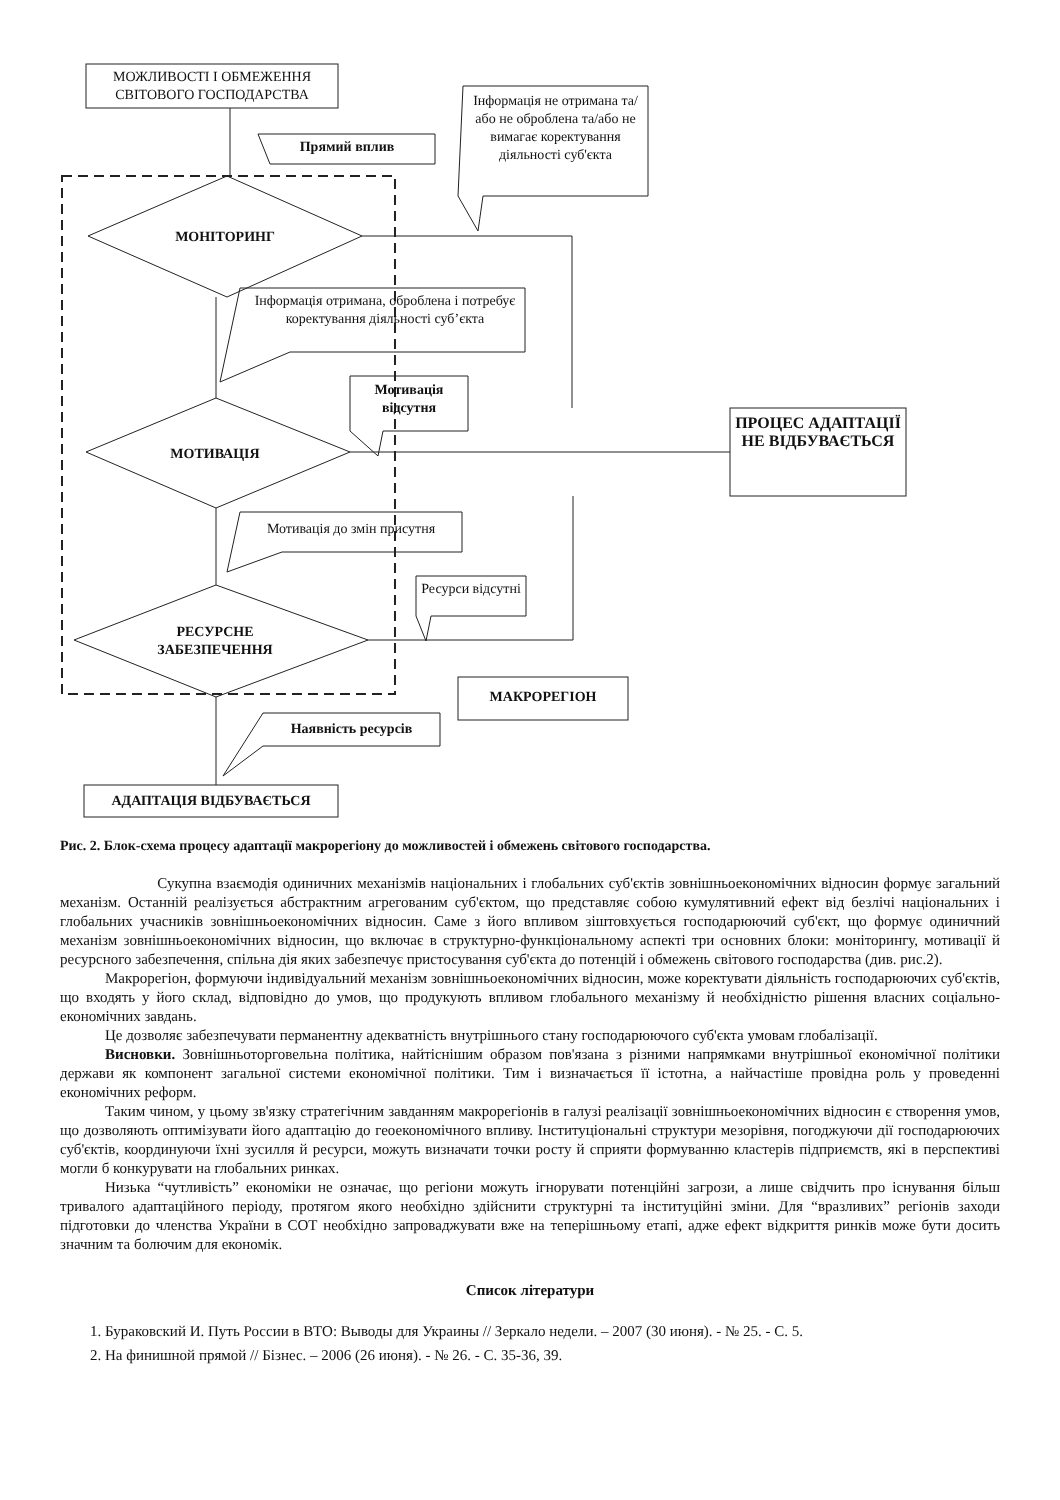МОЖЛИВОСТІ І ОБМЕЖЕННЯ СВІТОВОГО ГОСПОДАРСТВА
Прямий вплив
Інформація не отримана та/або не оброблена та/або не вимагає коректування діяльності суб'єкта
МОНІТОРИНГ
Інформація отримана, оброблена і потребує коректування діяльності суб’єкта
Мотивація відсутня
ПРОЦЕС АДАПТАЦІЇ НЕ ВІДБУВАЄТЬСЯ
МОТИВАЦІЯ
Мотивація до змін присутня
Ресурси відсутні
РЕСУРСНЕ ЗАБЕЗПЕЧЕННЯ
МАКРОРЕГІОН
Наявність ресурсів
АДАПТАЦІЯ ВІДБУВАЄТЬСЯ
Рис. 2. Блок-схема процесу адаптації макрорегіону до можливостей і обмежень світового господарства.
Сукупна взаємодія одиничних механізмів національних і глобальних суб'єктів зовнішньоекономічних відносин формує загальний механізм. Останній реалізується абстрактним агрегованим суб'єктом, що представляє собою кумулятивний ефект від безлічі національних і глобальних учасників зовнішньоекономічних відносин. Саме з його впливом зіштовхується господарюючий суб'єкт, що формує одиничний механізм зовнішньоекономічних відносин, що включає в структурно-функціональному аспекті три основних блоки: моніторингу, мотивації й ресурсного забезпечення, спільна дія яких забезпечує пристосування суб'єкта до потенцій і обмежень світового господарства (див. рис.2).
Макрорегіон, формуючи індивідуальний механізм зовнішньоекономічних відносин, може коректувати діяльність господарюючих суб'єктів, що входять у його склад, відповідно до умов, що продукують впливом глобального механізму й необхідністю рішення власних соціально-економічних завдань.
Це дозволяє забезпечувати перманентну адекватність внутрішнього стану господарюючого суб'єкта умовам глобалізації.
Висновки. Зовнішньоторговельна політика, найтіснішим образом пов'язана з різними напрямками внутрішньої економічної політики держави як компонент загальної системи економічної політики. Тим і визначається її істотна, а найчастіше провідна роль у проведенні економічних реформ.
Таким чином, у цьому зв'язку стратегічним завданням макрорегіонів в галузі реалізації зовнішньоекономічних відносин є створення умов, що дозволяють оптимізувати його адаптацію до геоекономічного впливу. Інституціональні структури мезорівня, погоджуючи дії господарюючих суб'єктів, координуючи їхні зусилля й ресурси, можуть визначати точки росту й сприяти формуванню кластерів підприємств, які в перспективі могли б конкурувати на глобальних ринках.
Низька “чутливість” економіки не означає, що регіони можуть ігнорувати потенційні загрози, а лише свідчить про існування більш тривалого адаптаційного періоду, протягом якого необхідно здійснити структурні та інституційні зміни. Для “вразливих” регіонів заходи підготовки до членства України в СОТ необхідно запроваджувати вже на теперішньому етапі, адже ефект відкриття ринків може бути досить значним та болючим для економік.
Список літератури
1. Бураковский И. Путь России в ВТО: Выводы для Украины // Зеркало недели. – 2007 (30 июня). - № 25. - С. 5.
2. На финишной прямой // Бізнес. – 2006 (26 июня). - № 26. - С. 35-36, 39.